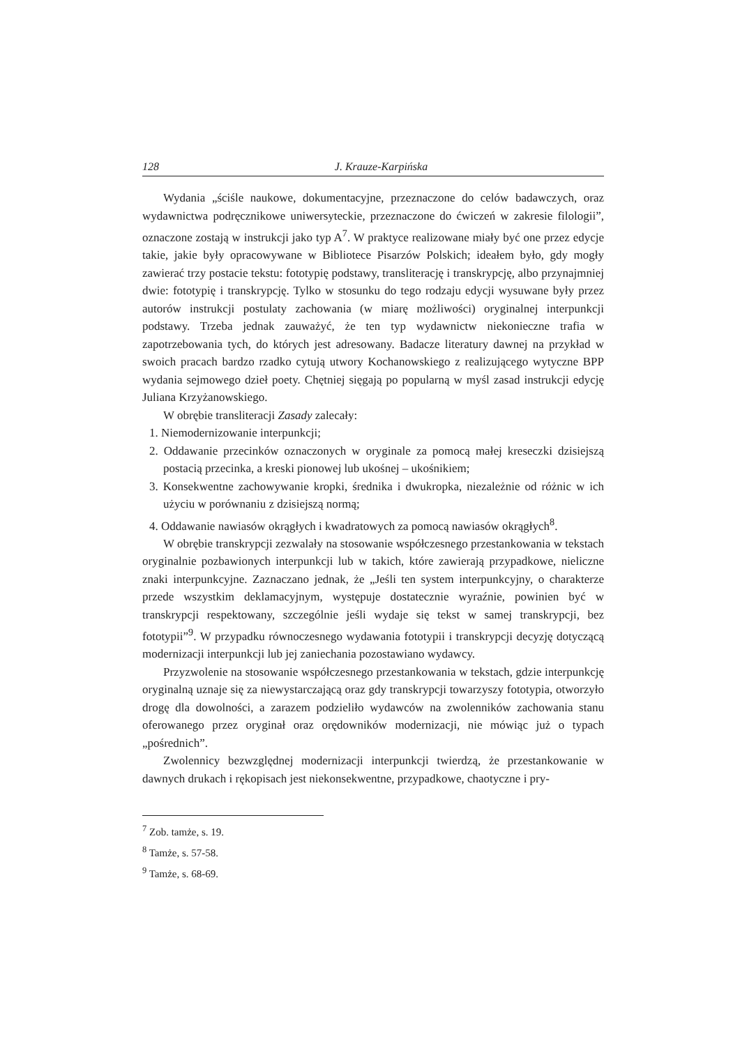128 J. Krauze-Karpińska
Wydania „ściśle naukowe, dokumentacyjne, przeznaczone do celów badawczych, oraz wydawnictwa podręcznikowe uniwersyteckie, przeznaczone do ćwiczeń w zakresie filologii”, oznaczone zostają w instrukcji jako typ A<sup>7</sup>. W praktyce realizowane miały być one przez edycje takie, jakie były opracowywane w Bibliotece Pisarzów Polskich; ideałem było, gdy mogły zawierać trzy postacie tekstu: fototypię podstawy, transliterację i transkrypcję, albo przynajmniej dwie: fototypię i transkrypcję. Tylko w stosunku do tego rodzaju edycji wysuwane były przez autorów instrukcji postulaty zachowania (w miarę możliwości) oryginalnej interpunkcji podstawy. Trzeba jednak zauważyć, że ten typ wydawnictw niekonieczne trafia w zapotrzebowania tych, do których jest adresowany. Badacze literatury dawnej na przykład w swoich pracach bardzo rzadko cytują utwory Kochanowskiego z realizującego wytyczne BPP wydania sejmowego dzieł poety. Chętniej sięgają po popularną w myśl zasad instrukcji edycję Juliana Krzyżanowskiego.
W obrębie transliteracji Zasady zalecały:
1. Niemodernizowanie interpunkcji;
2. Oddawanie przecinków oznaczonych w oryginale za pomocą małej kreseczki dzisiejszą postacią przecinka, a kreski pionowej lub ukośnej – ukośnikiem;
3. Konsekwentne zachowywanie kropki, średnika i dwukropka, niezależnie od różnic w ich użyciu w porównaniu z dzisiejszą normą;
4. Oddawanie nawiasów okrągłych i kwadratowych za pomocą nawiasów okrągłych<sup>8</sup>.
W obrębie transkrypcji zezwalały na stosowanie współczesnego przestankowania w tekstach oryginalnie pozbawionych interpunkcji lub w takich, które zawierają przypadkowe, nieliczne znaki interpunkcyjne. Zaznaczano jednak, że „Jeśli ten system interpunkcyjny, o charakterze przede wszystkim deklamacyjnym, występuje dostatecznie wyraźnie, powinien być w transkrypcji respektowany, szczególnie jeśli wydaje się tekst w samej transkrypcji, bez fototypii”<sup>9</sup>. W przypadku równoczesnego wydawania fototypii i transkrypcji decyzję dotyczącą modernizacji interpunkcji lub jej zaniechania pozostawiano wydawcy.
Przyzwolenie na stosowanie współczesnego przestankowania w tekstach, gdzie interpunkcję oryginalną uznaje się za niewystarczającą oraz gdy transkrypcji towarzyszy fototypia, otworzyło drogę dla dowolności, a zarazem podzieliło wydawców na zwolenników zachowania stanu oferowanego przez oryginał oraz orędowników modernizacji, nie mówiąc już o typach „pośrednich”.
Zwolennicy bezwzględnej modernizacji interpunkcji twierdzą, że przestankowanie w dawnych drukach i rękopisach jest niekonsekwentne, przypadkowe, chaotyczne i pry-
<sup>7</sup> Zob. tamże, s. 19.
<sup>8</sup> Tamże, s. 57-58.
<sup>9</sup> Tamże, s. 68-69.